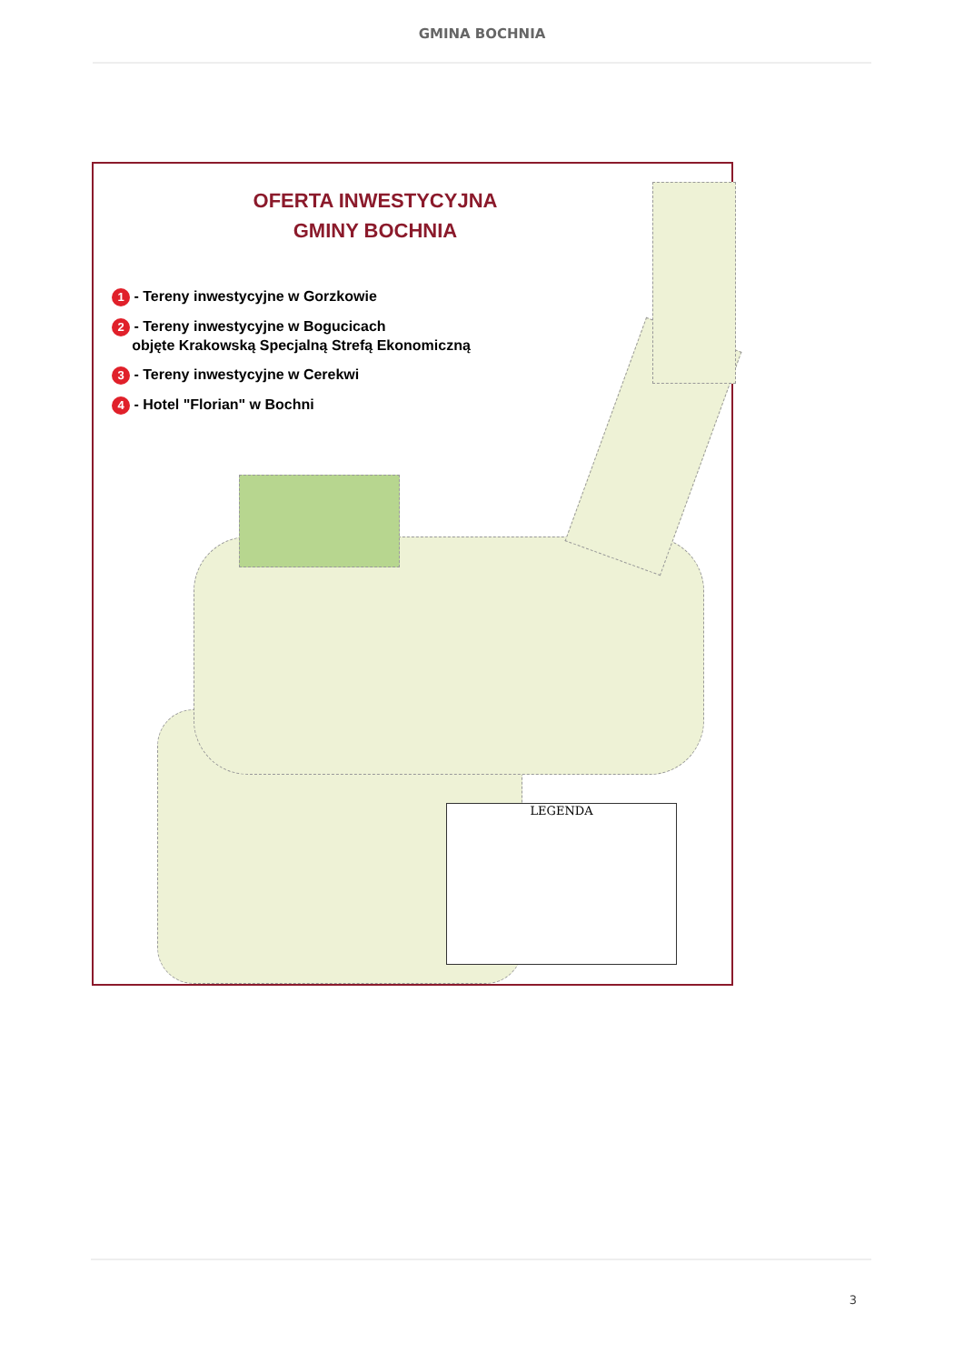GMINA BOCHNIA
OFERTA INWESTYCYJNA
GMINY BOCHNIA
1 - Tereny inwestycyjne w Gorzkowie
2 - Tereny inwestycyjne w Bogucicach
objęte Krakowską Specjalną Strefą Ekonomiczną
3 - Tereny inwestycyjne w Cerekwi
4 - Hotel "Florian" w Bochni
LEGENDA
3